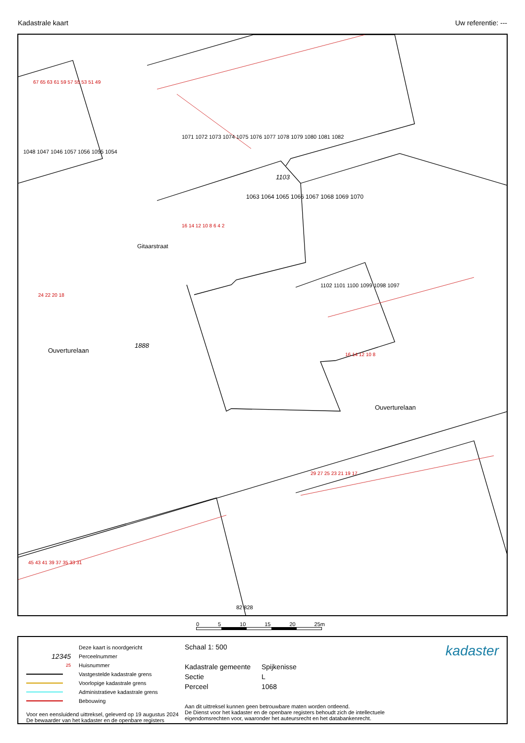Kadastrale kaart Uw referentie: ---
1103
1888
Ouverturelaan
Ouverturelaan
Gitaarstraat
1063 1064 1065 1066 1067 1068 1069 1070
1071 1072 1073 1074 1075 1076 1077 1078 1079 1080 1081 1082
1048 1047 1046 1057 1056 1055 1054
1102 1101 1100 1099 1098 1097
82 828
67 65 63 61 59 57 55 53 51 49
16 14 12 10 8 6 4 2
24 22 20 18
16 14 12 10 8
29 27 25 23 21 19 17
45 43 41 39 37 35 33 31
0 5 10 15 20 25m
Deze kaart is noordgericht
12345 Perceelnummer
25 Huisnummer
Vastgestelde kadastrale grens
Voorlopige kadastrale grens
Administratieve kadastrale grens
Bebouwing
Voor een eensluidend uittreksel, geleverd op 19 augustus 2024
De bewaarder van het kadaster en de openbare registers
Schaal 1: 500
Kadastrale gemeente Spijkenisse Sectie L Perceel 1068
Aan dit uittreksel kunnen geen betrouwbare maten worden ontleend.
De Dienst voor het kadaster en de openbare registers behoudt zich de intellectuele eigendomsrechten voor, waaronder het auteursrecht en het databankenrecht.
kadaster